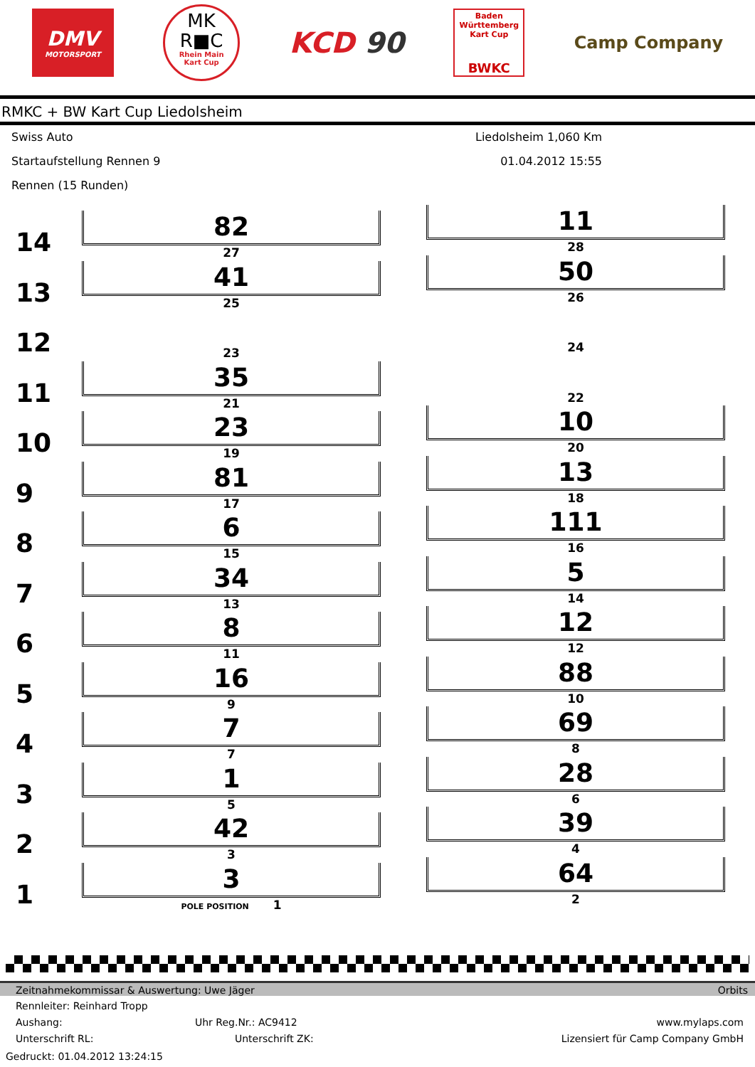DMV
MOTORSPORT
MK
R■C
Rhein Main
Kart Cup
KCD 90
Baden
Württemberg
Kart Cup
BWKC
Camp Company
RMKC + BW Kart Cup Liedolsheim
Swiss Auto
Startaufstellung Rennen 9
Rennen (15 Runden)
Liedolsheim 1,060 Km
01.04.2012 15:55
14
82
27
11
28
13
41
25
50
26
12
23 24
11
35
21
22
10
23
19
10
20
9
81
17
13
18
8
6
15
111
16
7
34
13
5
14
6
8
11
12
12
5
16
9
88
10
4
7
7
69
8
3
1
5
28
6
2
42
3
39
4
1
3
POLE POSITION 1
64
2
Zeitnahmekommissar & Auswertung: Uwe Jäger Orbits
Rennleiter: Reinhard Tropp
Aushang: Uhr Reg.Nr.: AC9412 www.mylaps.com
Unterschrift RL: Unterschrift ZK: Lizensiert für Camp Company GmbH
Gedruckt: 01.04.2012 13:24:15